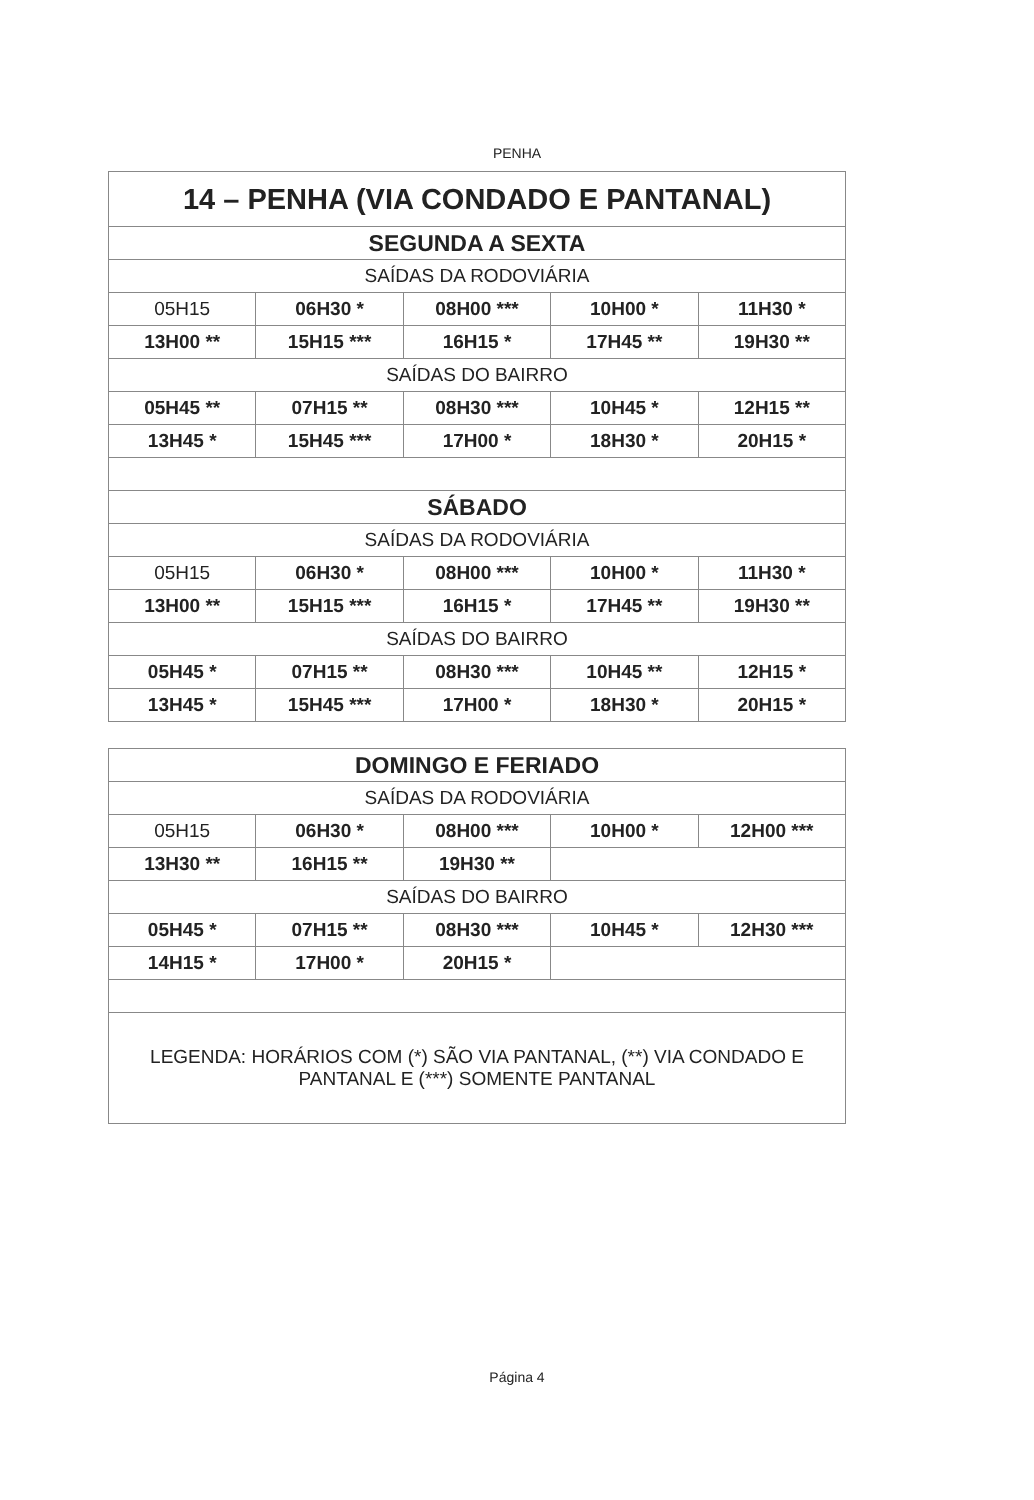PENHA
| 14 – PENHA (VIA CONDADO E PANTANAL) | | | | |
| SEGUNDA A SEXTA | | | | |
| SAÍDAS DA RODOVIÁRIA | | | | |
| 05H15 | 06H30 * | 08H00 *** | 10H00 * | 11H30 * |
| 13H00 ** | 15H15 *** | 16H15 * | 17H45 ** | 19H30 ** |
| SAÍDAS DO BAIRRO | | | | |
| 05H45 ** | 07H15 ** | 08H30 *** | 10H45 * | 12H15 ** |
| 13H45 * | 15H45 *** | 17H00 * | 18H30 * | 20H15 * |
| SÁBADO | | | | |
| SAÍDAS DA RODOVIÁRIA | | | | |
| 05H15 | 06H30 * | 08H00 *** | 10H00 * | 11H30 * |
| 13H00 ** | 15H15 *** | 16H15 * | 17H45 ** | 19H30 ** |
| SAÍDAS DO BAIRRO | | | | |
| 05H45 * | 07H15 ** | 08H30 *** | 10H45 ** | 12H15 * |
| 13H45 * | 15H45 *** | 17H00 * | 18H30 * | 20H15 * |
| DOMINGO E FERIADO | | | | |
| SAÍDAS DA RODOVIÁRIA | | | | |
| 05H15 | 06H30 * | 08H00 *** | 10H00 * | 12H00 *** |
| 13H30 ** | 16H15 ** | 19H30 ** | | |
| SAÍDAS DO BAIRRO | | | | |
| 05H45 * | 07H15 ** | 08H30 *** | 10H45 * | 12H30 *** |
| 14H15 * | 17H00 * | 20H15 * | | |
| LEGENDA: HORÁRIOS COM (*) SÃO VIA PANTANAL, (**) VIA CONDADO E PANTANAL E (***) SOMENTE PANTANAL | | | | |
Página 4